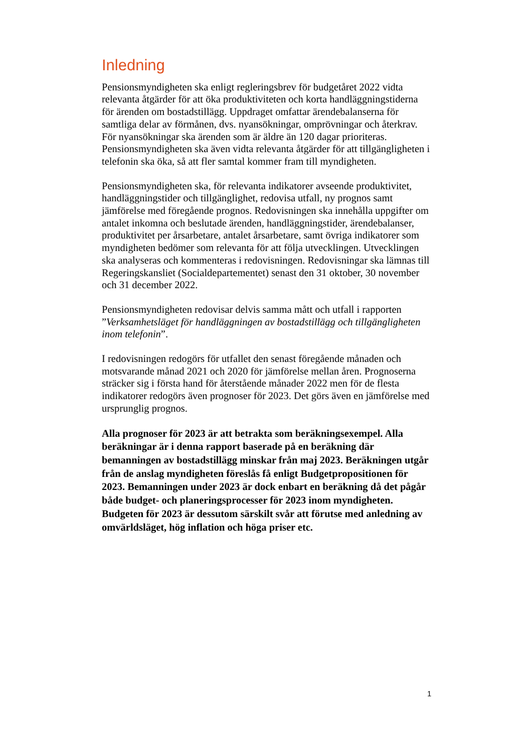Inledning
Pensionsmyndigheten ska enligt regleringsbrev för budgetåret 2022 vidta relevanta åtgärder för att öka produktiviteten och korta handläggningstiderna för ärenden om bostadstillägg. Uppdraget omfattar ärendebalanserna för samtliga delar av förmånen, dvs. nyansökningar, omprövningar och återkrav. För nyansökningar ska ärenden som är äldre än 120 dagar prioriteras. Pensionsmyndigheten ska även vidta relevanta åtgärder för att tillgängligheten i telefonin ska öka, så att fler samtal kommer fram till myndigheten.
Pensionsmyndigheten ska, för relevanta indikatorer avseende produktivitet, handläggningstider och tillgänglighet, redovisa utfall, ny prognos samt jämförelse med föregående prognos. Redovisningen ska innehålla uppgifter om antalet inkomna och beslutade ärenden, handläggningstider, ärendebalanser, produktivitet per årsarbetare, antalet årsarbetare, samt övriga indikatorer som myndigheten bedömer som relevanta för att följa utvecklingen. Utvecklingen ska analyseras och kommenteras i redovisningen. Redovisningar ska lämnas till Regeringskansliet (Socialdepartementet) senast den 31 oktober, 30 november och 31 december 2022.
Pensionsmyndigheten redovisar delvis samma mått och utfall i rapporten ”Verksamhetsläget för handläggningen av bostadstillägg och tillgängligheten inom telefonin”.
I redovisningen redogörs för utfallet den senast föregående månaden och motsvarande månad 2021 och 2020 för jämförelse mellan åren. Prognoserna sträcker sig i första hand för återstående månader 2022 men för de flesta indikatorer redogörs även prognoser för 2023. Det görs även en jämförelse med ursprunglig prognos.
Alla prognoser för 2023 är att betrakta som beräkningsexempel. Alla beräkningar är i denna rapport baserade på en beräkning där bemanningen av bostadstillägg minskar från maj 2023. Beräkningen utgår från de anslag myndigheten föreslås få enligt Budgetpropositionen för 2023. Bemanningen under 2023 är dock enbart en beräkning då det pågår både budget- och planeringsprocesser för 2023 inom myndigheten. Budgeten för 2023 är dessutom särskilt svår att förutse med anledning av omvärldsläget, hög inflation och höga priser etc.
1